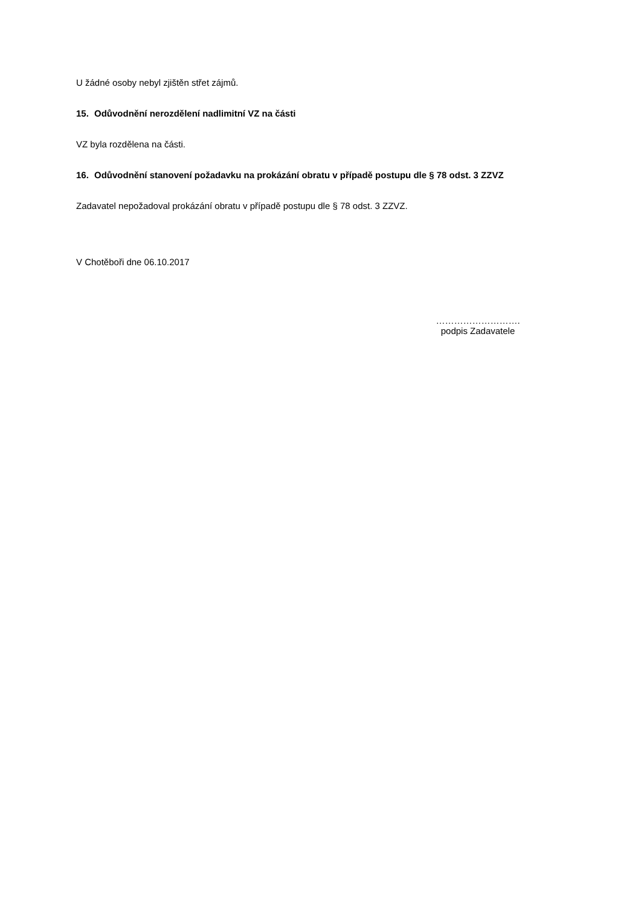U žádné osoby nebyl zjištěn střet zájmů.
15. Odůvodnění nerozdělení nadlimitní VZ na části
VZ byla rozdělena na části.
16. Odůvodnění stanovení požadavku na prokázání obratu v případě postupu dle § 78 odst. 3 ZZVZ
Zadavatel nepožadoval prokázání obratu v případě postupu dle § 78 odst. 3 ZZVZ.
V Chotěboři dne 06.10.2017
……………………….
podpis Zadavatele